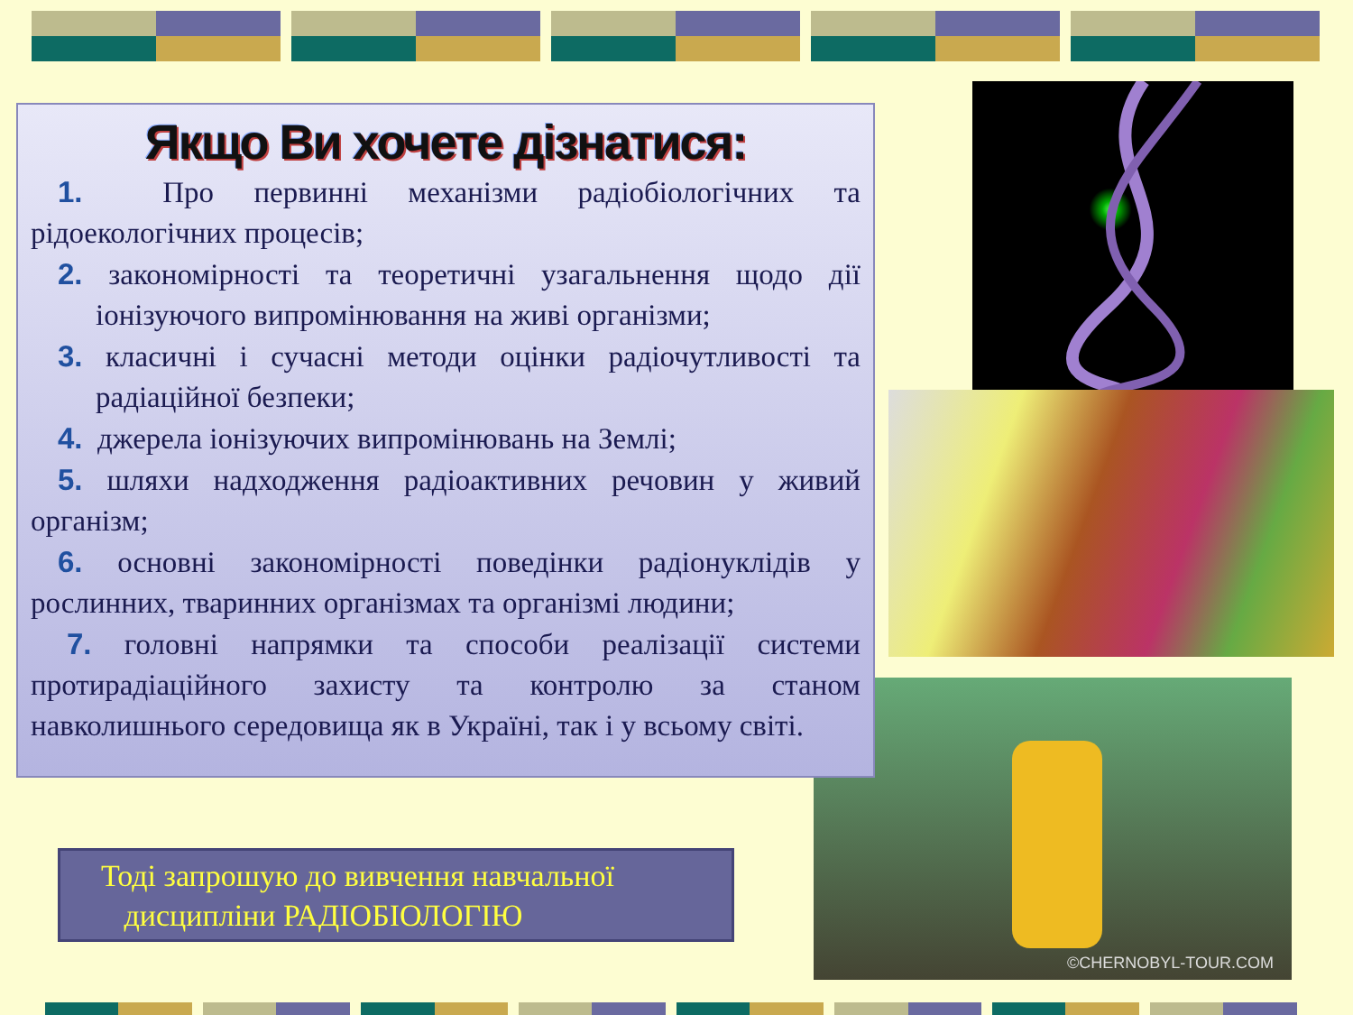©CHERNOBYL-TOUR.COM
Якщо Ви хочете дізнатися:
1. Про первинні механізми радіобіологічних та рідоекологічних процесів;
2. закономірності та теоретичні узагальнення щодо дії іонізуючого випромінювання на живі організми;
3. класичні і сучасні методи оцінки радіочутливості та радіаційної безпеки;
4. джерела іонізуючих випромінювань на Землі;
5. шляхи надходження радіоактивних речовин у живий організм;
6. основні закономірності поведінки радіонуклідів у рослинних, тваринних організмах та організмі людини;
7. головні напрямки та способи реалізації системи протирадіаційного захисту та контролю за станом навколишнього середовища як в Україні, так і у всьому світі.
Тоді запрошую до вивчення навчальної
дисципліни РАДІОБІОЛОГІЮ